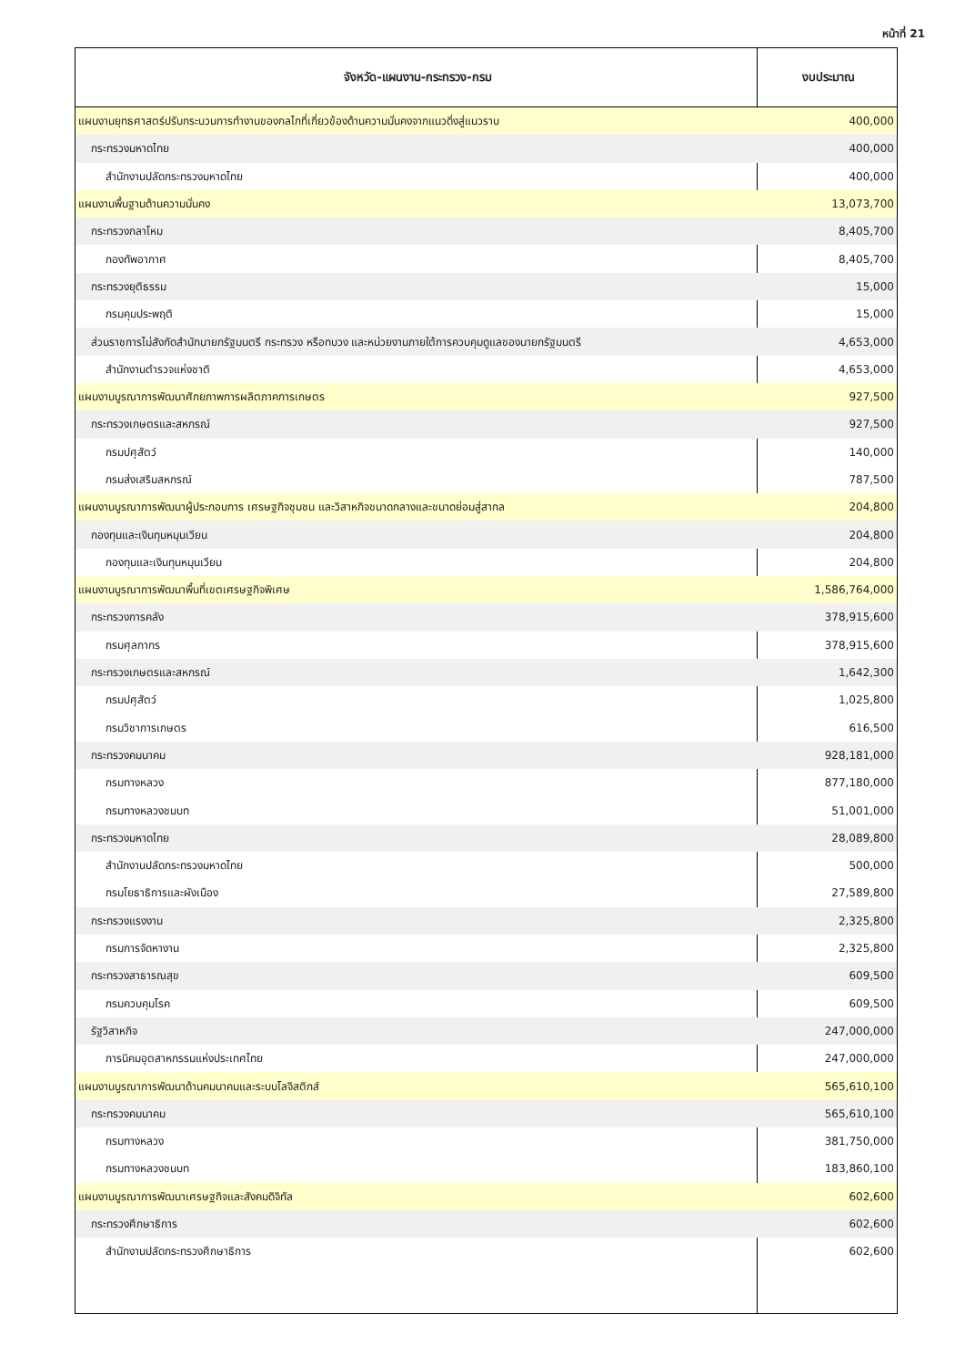หน้าที่ 21
| จังหวัด-แผนงาน-กระทรวง-กรม | งบประมาณ |
| --- | --- |
| แผนงานยุทธศาสตร์ปรับกระบวนการทำงานของกลไกที่เกี่ยวข้องด้านความมั่นคงจากแนวดิ่งสู่แนวราบ | 400,000 |
| กระทรวงมหาดไทย | 400,000 |
| สำนักงานปลัดกระทรวงมหาดไทย | 400,000 |
| แผนงานพื้นฐานด้านความมั่นคง | 13,073,700 |
| กระทรวงกลาโหม | 8,405,700 |
| กองทัพอากาศ | 8,405,700 |
| กระทรวงยุติธรรม | 15,000 |
| กรมคุมประพฤติ | 15,000 |
| ส่วนราชการไม่สังกัดสำนักนายกรัฐมนตรี กระทรวง หรือทบวง และหน่วยงานภายใต้การควบคุมดูแลของนายกรัฐมนตรี | 4,653,000 |
| สำนักงานตำรวจแห่งชาติ | 4,653,000 |
| แผนงานบูรณาการพัฒนาศักยภาพการผลิตภาคการเกษตร | 927,500 |
| กระทรวงเกษตรและสหกรณ์ | 927,500 |
| กรมปศุสัตว์ | 140,000 |
| กรมส่งเสริมสหกรณ์ | 787,500 |
| แผนงานบูรณาการพัฒนาผู้ประกอบการ เศรษฐกิจชุมชน และวิสาหกิจขนาดกลางและขนาดย่อมสู่สากล | 204,800 |
| กองทุนและเงินทุนหมุนเวียน | 204,800 |
| กองทุนและเงินทุนหมุนเวียน | 204,800 |
| แผนงานบูรณาการพัฒนาพื้นที่เขตเศรษฐกิจพิเศษ | 1,586,764,000 |
| กระทรวงการคลัง | 378,915,600 |
| กรมศุลกากร | 378,915,600 |
| กระทรวงเกษตรและสหกรณ์ | 1,642,300 |
| กรมปศุสัตว์ | 1,025,800 |
| กรมวิชาการเกษตร | 616,500 |
| กระทรวงคมนาคม | 928,181,000 |
| กรมทางหลวง | 877,180,000 |
| กรมทางหลวงชนบท | 51,001,000 |
| กระทรวงมหาดไทย | 28,089,800 |
| สำนักงานปลัดกระทรวงมหาดไทย | 500,000 |
| กรมโยธาธิการและผังเมือง | 27,589,800 |
| กระทรวงแรงงาน | 2,325,800 |
| กรมการจัดหางาน | 2,325,800 |
| กระทรวงสาธารณสุข | 609,500 |
| กรมควบคุมโรค | 609,500 |
| รัฐวิสาหกิจ | 247,000,000 |
| การนิคมอุตสาหกรรมแห่งประเทศไทย | 247,000,000 |
| แผนงานบูรณาการพัฒนาด้านคมนาคมและระบบโลจิสติกส์ | 565,610,100 |
| กระทรวงคมนาคม | 565,610,100 |
| กรมทางหลวง | 381,750,000 |
| กรมทางหลวงชนบท | 183,860,100 |
| แผนงานบูรณาการพัฒนาเศรษฐกิจและสังคมดิจิทัล | 602,600 |
| กระทรวงศึกษาธิการ | 602,600 |
| สำนักงานปลัดกระทรวงศึกษาธิการ | 602,600 |